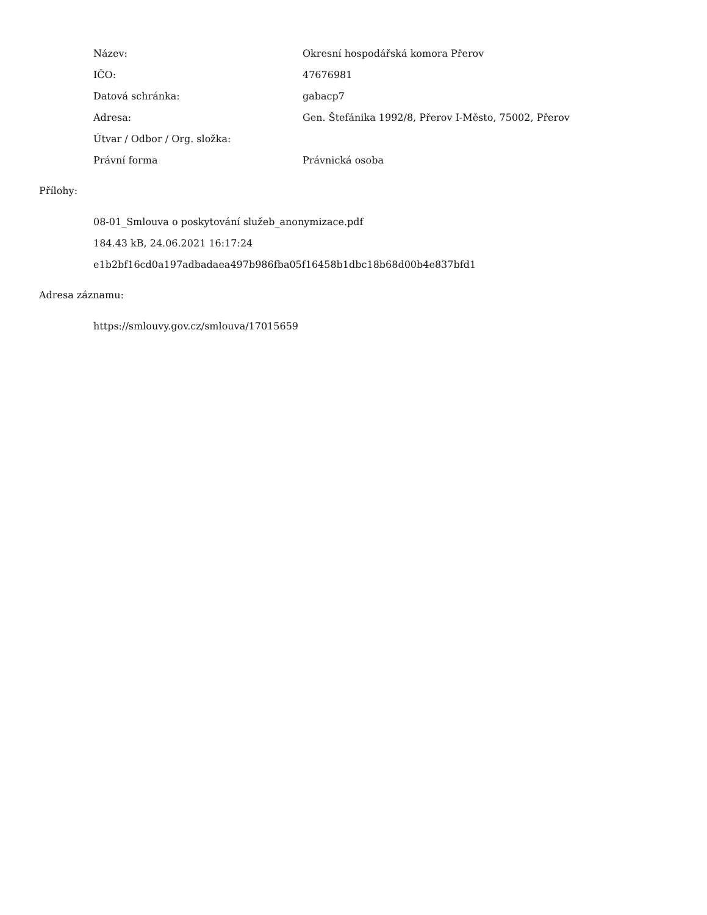| Název: | Okresní hospodářská komora Přerov |
| IČO: | 47676981 |
| Datová schránka: | gabacp7 |
| Adresa: | Gen. Štefánika 1992/8, Přerov I-Město, 75002, Přerov |
| Útvar / Odbor / Org. složka: | |
| Právní forma | Právnická osoba |
Přílohy:
08-01_Smlouva o poskytování služeb_anonymizace.pdf
184.43 kB, 24.06.2021 16:17:24
e1b2bf16cd0a197adbadaea497b986fba05f16458b1dbc18b68d00b4e837bfd1
Adresa záznamu:
https://smlouvy.gov.cz/smlouva/17015659